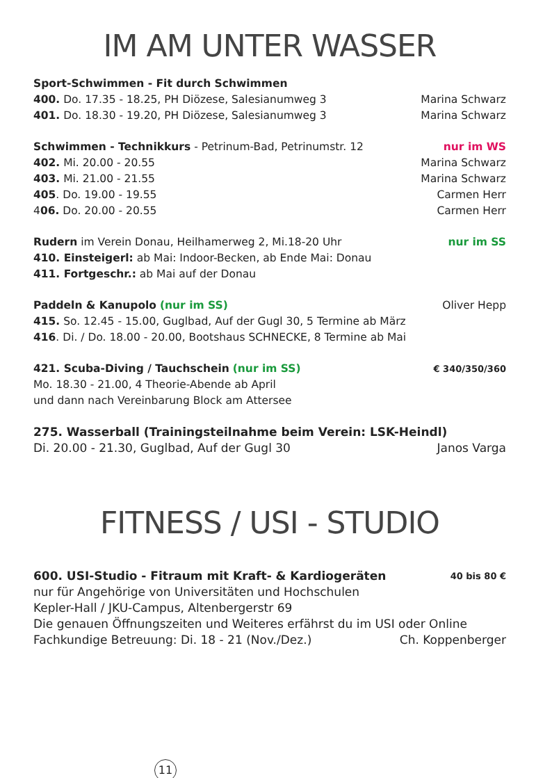IM AM UNTER WASSER
Sport-Schwimmen - Fit durch Schwimmen
400. Do. 17.35 - 18.25, PH Diözese, Salesianumweg 3 Marina Schwarz
401. Do. 18.30 - 19.20, PH Diözese, Salesianumweg 3 Marina Schwarz
Schwimmen - Technikkurs - Petrinum-Bad, Petrinumstr. 12 nur im WS
402. Mi. 20.00 - 20.55 Marina Schwarz
403. Mi. 21.00 - 21.55 Marina Schwarz
405. Do. 19.00 - 19.55 Carmen Herr
406. Do. 20.00 - 20.55 Carmen Herr
Rudern im Verein Donau, Heilhamerweg 2, Mi.18-20 Uhr nur im SS
410. Einsteigerl: ab Mai: Indoor-Becken, ab Ende Mai: Donau
411. Fortgeschr.: ab Mai auf der Donau
Paddeln & Kanupolo (nur im SS) Oliver Hepp
415. So. 12.45 - 15.00, Guglbad, Auf der Gugl 30, 5 Termine ab März
416. Di. / Do. 18.00 - 20.00, Bootshaus SCHNECKE, 8 Termine ab Mai
421. Scuba-Diving / Tauchschein (nur im SS) € 340/350/360
Mo. 18.30 - 21.00, 4 Theorie-Abende ab April
und dann nach Vereinbarung Block am Attersee
275. Wasserball (Trainingsteilnahme beim Verein: LSK-Heindl)
Di. 20.00 - 21.30, Guglbad, Auf der Gugl 30 Janos Varga
FITNESS / USI - STUDIO
600. USI-Studio - Fitraum mit Kraft- & Kardiogeräten 40 bis 80 €
nur für Angehörige von Universitäten und Hochschulen
Kepler-Hall / JKU-Campus, Altenbergerstr 69
Die genauen Öffnungszeiten und Weiteres erfährst du im USI oder Online
Fachkundige Betreuung: Di. 18 - 21 (Nov./Dez.) Ch. Koppenberger
11